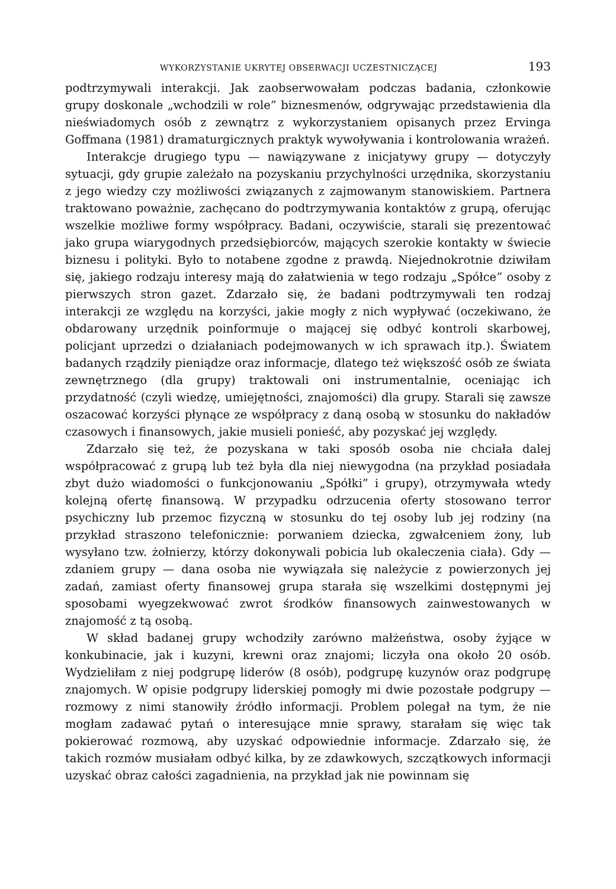WYKORZYSTANIE UKRYTEJ OBSERWACJI UCZESTNICZĄCEJ 193
podtrzymywali interakcji. Jak zaobserwowałam podczas badania, członkowie grupy doskonale „wchodzili w role” biznesmenów, odgrywając przedstawienia dla nieświadomych osób z zewnątrz z wykorzystaniem opisanych przez Ervinga Goffmana (1981) dramaturgicznych praktyk wywoływania i kontrolowania wrażeń.
Interakcje drugiego typu — nawiązywane z inicjatywy grupy — dotyczyły sytuacji, gdy grupie zależało na pozyskaniu przychylności urzędnika, skorzystaniu z jego wiedzy czy możliwości związanych z zajmowanym stanowiskiem. Partnera traktowano poważnie, zachęcano do podtrzymywania kontaktów z grupą, oferując wszelkie możliwe formy współpracy. Badani, oczywiście, starali się prezentować jako grupa wiarygodnych przedsiębiorców, mających szerokie kontakty w świecie biznesu i polityki. Było to notabene zgodne z prawdą. Niejednokrotnie dziwiłam się, jakiego rodzaju interesy mają do załatwienia w tego rodzaju „Spółce” osoby z pierwszych stron gazet. Zdarzało się, że badani podtrzymywali ten rodzaj interakcji ze względu na korzyści, jakie mogły z nich wypływać (oczekiwano, że obdarowany urzędnik poinformuje o mającej się odbyć kontroli skarbowej, policjant uprzedzi o działaniach podejmowanych w ich sprawach itp.). Światem badanych rządziły pieniądze oraz informacje, dlatego też większość osób ze świata zewnętrznego (dla grupy) traktowali oni instrumentalnie, oceniając ich przydatność (czyli wiedzę, umiejętności, znajomości) dla grupy. Starali się zawsze oszacować korzyści płynące ze współpracy z daną osobą w stosunku do nakładów czasowych i finansowych, jakie musieli ponieść, aby pozyskać jej względy.
Zdarzało się też, że pozyskana w taki sposób osoba nie chciała dalej współpracować z grupą lub też była dla niej niewygodna (na przykład posiadała zbyt dużo wiadomości o funkcjonowaniu „Spółki” i grupy), otrzymywała wtedy kolejną ofertę finansową. W przypadku odrzucenia oferty stosowano terror psychiczny lub przemoc fizyczną w stosunku do tej osoby lub jej rodziny (na przykład straszono telefonicznie: porwaniem dziecka, zgwałceniem żony, lub wysyłano tzw. żołnierzy, którzy dokonywali pobicia lub okaleczenia ciała). Gdy — zdaniem grupy — dana osoba nie wywiązała się należycie z powierzonych jej zadań, zamiast oferty finansowej grupa starała się wszelkimi dostępnymi jej sposobami wyegzekwować zwrot środków finansowych zainwestowanych w znajomość z tą osobą.
W skład badanej grupy wchodziły zarówno małżeństwa, osoby żyjące w konkubinacie, jak i kuzyni, krewni oraz znajomi; liczyła ona około 20 osób. Wydzieliłam z niej podgrupę liderów (8 osób), podgrupę kuzynów oraz podgrupę znajomych. W opisie podgrupy liderskiej pomogły mi dwie pozostałe podgrupy — rozmowy z nimi stanowiły źródło informacji. Problem polegał na tym, że nie mogłam zadawać pytań o interesujące mnie sprawy, starałam się więc tak pokierować rozmową, aby uzyskać odpowiednie informacje. Zdarzało się, że takich rozmów musiałam odbyć kilka, by ze zdawkowych, szczątkowych informacji uzyskać obraz całości zagadnienia, na przykład jak nie powinnam się